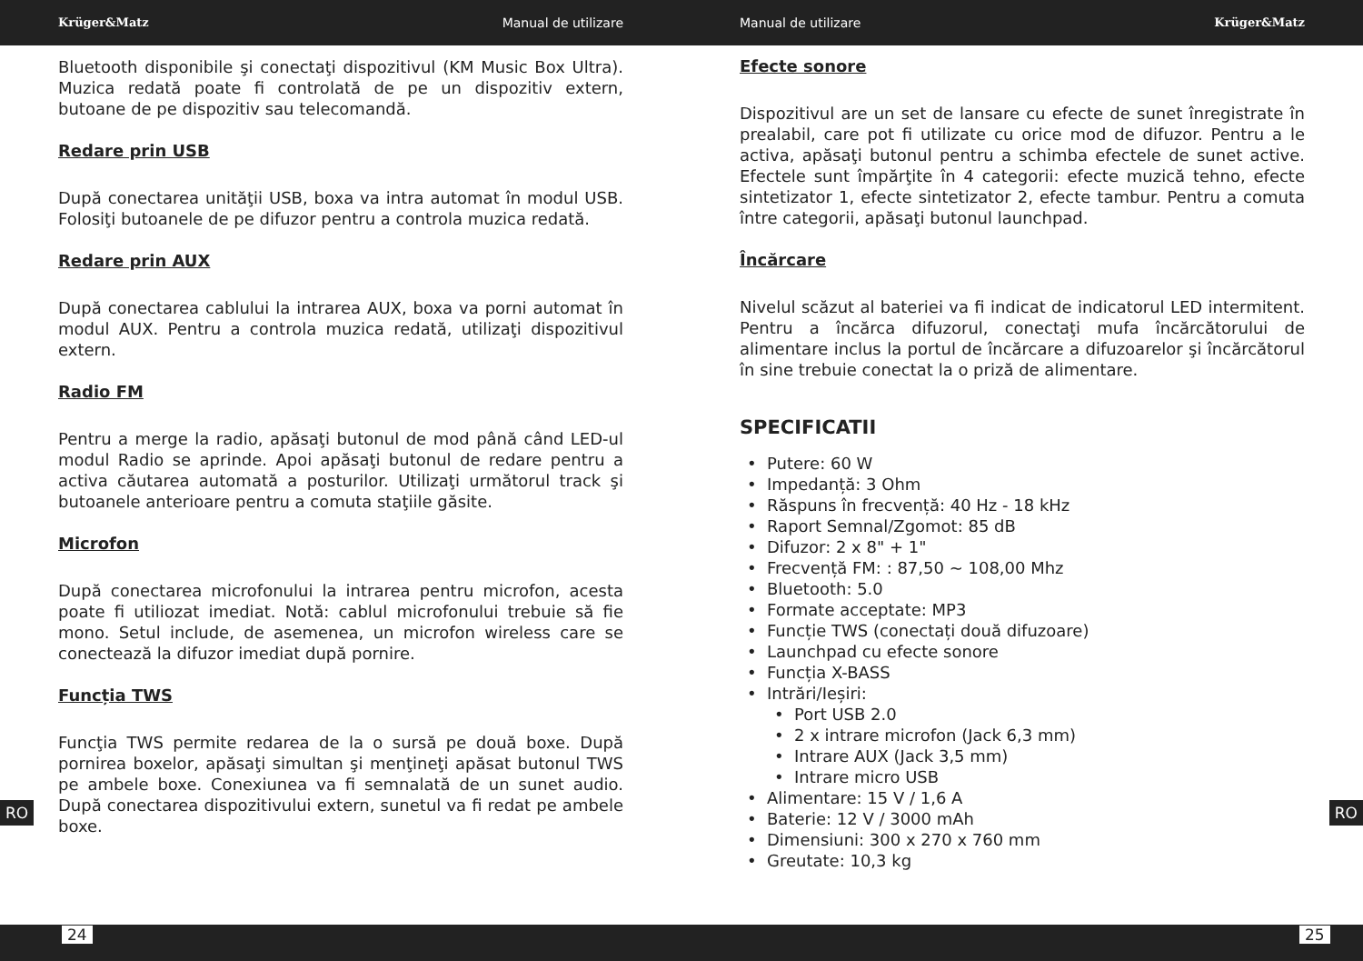Krüger&Matz Manual de utilizare Manual de utilizare Krüger&Matz
Bluetooth disponibile şi conectaţi dispozitivul (KM Music Box Ultra). Muzica redată poate fi controlată de pe un dispozitiv extern, butoane de pe dispozitiv sau telecomandă.
Redare prin USB
După conectarea unităţii USB, boxa va intra automat în modul USB. Folosiţi butoanele de pe difuzor pentru a controla muzica redată.
Redare prin AUX
După conectarea cablului la intrarea AUX, boxa va porni automat în modul AUX. Pentru a controla muzica redată, utilizaţi dispozitivul extern.
Radio FM
Pentru a merge la radio, apăsaţi butonul de mod până când LED-ul modul Radio se aprinde. Apoi apăsaţi butonul de redare pentru a activa căutarea automată a posturilor. Utilizaţi următorul track şi butoanele anterioare pentru a comuta staţiile găsite.
Microfon
După conectarea microfonului la intrarea pentru microfon, acesta poate fi utiliozat imediat. Notă: cablul microfonului trebuie să fie mono. Setul include, de asemenea, un microfon wireless care se conectează la difuzor imediat după pornire.
Funcția TWS
Funcţia TWS permite redarea de la o sursă pe două boxe. După pornirea boxelor, apăsaţi simultan şi menţineţi apăsat butonul TWS pe ambele boxe. Conexiunea va fi semnalată de un sunet audio. După conectarea dispozitivului extern, sunetul va fi redat pe ambele boxe.
Efecte sonore
Dispozitivul are un set de lansare cu efecte de sunet înregistrate în prealabil, care pot fi utilizate cu orice mod de difuzor. Pentru a le activa, apăsaţi butonul pentru a schimba efectele de sunet active. Efectele sunt împărţite în 4 categorii: efecte muzică tehno, efecte sintetizator 1, efecte sintetizator 2, efecte tambur. Pentru a comuta între categorii, apăsaţi butonul launchpad.
Încărcare
Nivelul scăzut al bateriei va fi indicat de indicatorul LED intermitent. Pentru a încărca difuzorul, conectaţi mufa încărcătorului de alimentare inclus la portul de încărcare a difuzoarelor şi încărcătorul în sine trebuie conectat la o priză de alimentare.
SPECIFICATII
Putere: 60 W
Impedanță: 3 Ohm
Răspuns în frecvență: 40 Hz - 18 kHz
Raport Semnal/Zgomot: 85 dB
Difuzor: 2 x 8" + 1"
Frecvență FM: : 87,50 ~ 108,00 Mhz
Bluetooth: 5.0
Formate acceptate: MP3
Funcție TWS (conectați două difuzoare)
Launchpad cu efecte sonore
Funcția X-BASS
Intrări/Ieșiri:
Port USB 2.0
2 x intrare microfon (Jack 6,3 mm)
Intrare AUX (Jack 3,5 mm)
Intrare micro USB
Alimentare: 15 V / 1,6 A
Baterie: 12 V / 3000 mAh
Dimensiuni: 300 x 270 x 760 mm
Greutate: 10,3 kg
RO RO
24 25